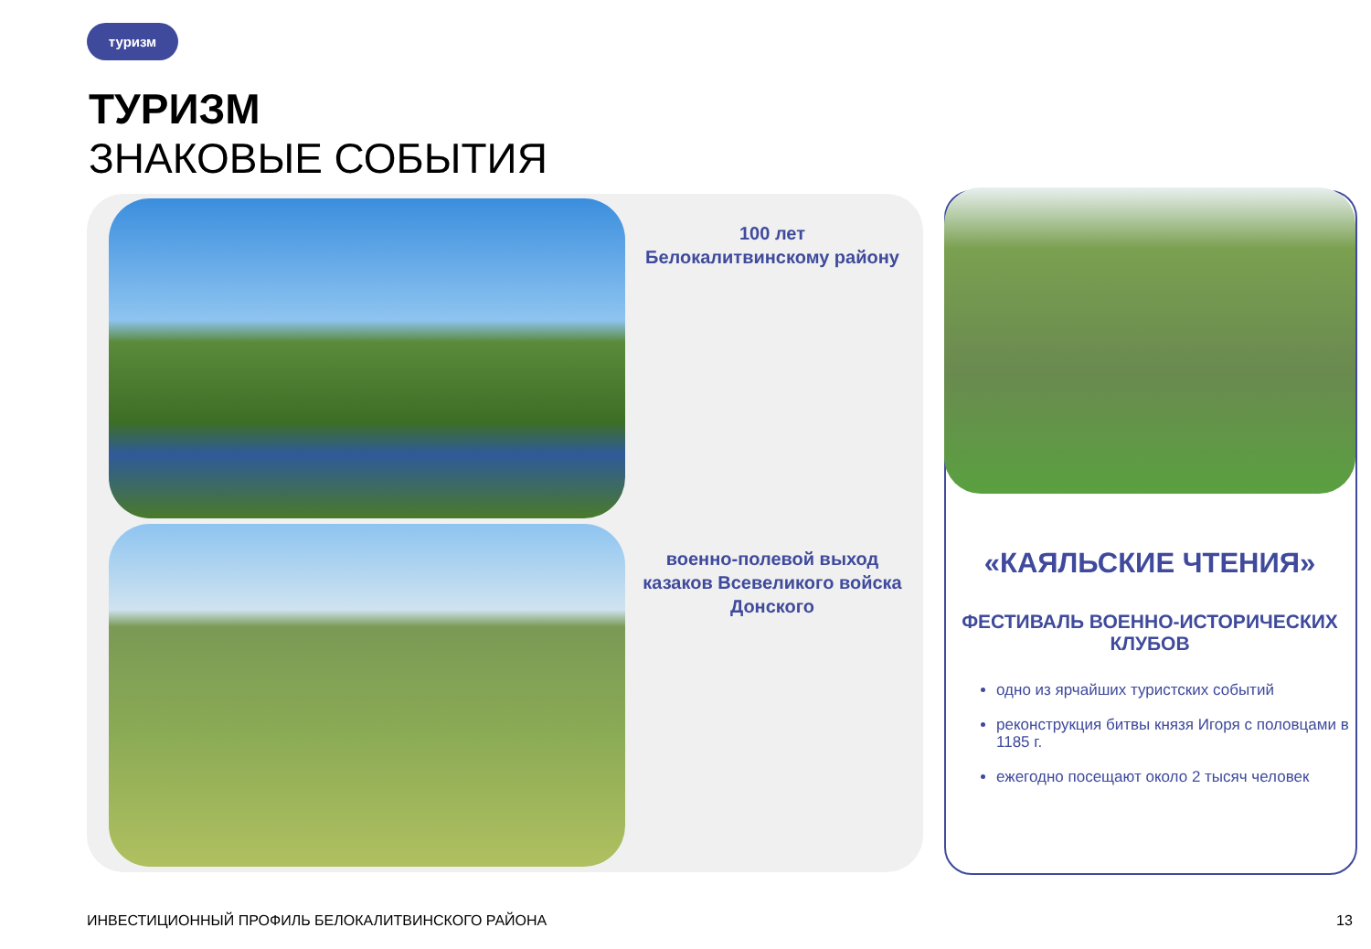туризм
ТУРИЗМ
ЗНАКОВЫЕ СОБЫТИЯ
100 лет
Белокалитвинскому району
военно-полевой выход казаков Всевеликого войска Донского
«КАЯЛЬСКИЕ ЧТЕНИЯ»
ФЕСТИВАЛЬ ВОЕННО-ИСТОРИЧЕСКИХ КЛУБОВ
одно из ярчайших туристских событий
реконструкция битвы князя Игоря с половцами в 1185 г.
ежегодно посещают около 2 тысяч человек
ИНВЕСТИЦИОННЫЙ ПРОФИЛЬ БЕЛОКАЛИТВИНСКОГО РАЙОНА
13